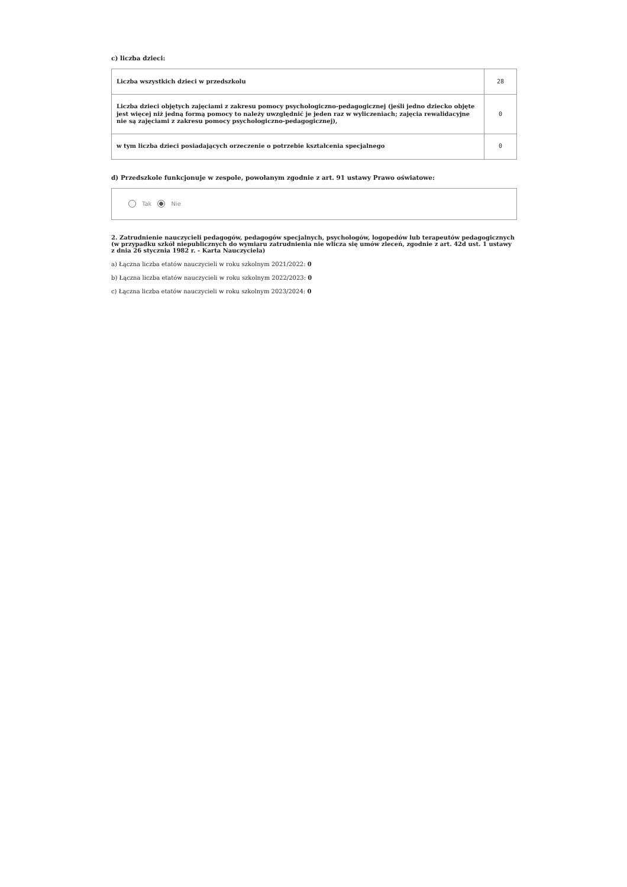c) liczba dzieci:
| Liczba wszystkich dzieci w przedszkolu | 28 |
| Liczba dzieci objętych zajęciami z zakresu pomocy psychologiczno-pedagogicznej (jeśli jedno dziecko objęte jest więcej niż jedną formą pomocy to należy uwzględnić je jeden raz w wyliczeniach; zajęcia rewalidacyjne nie są zajęciami z zakresu pomocy psychologiczno-pedagogicznej), | 0 |
| w tym liczba dzieci posiadających orzeczenie o potrzebie kształcenia specjalnego | 0 |
d) Przedszkole funkcjonuje w zespole, powołanym zgodnie z art. 91 ustawy Prawo oświatowe:
Tak Nie
2. Zatrudnienie nauczycieli pedagogów, pedagogów specjalnych, psychologów, logopedów lub terapeutów pedagogicznych (w przypadku szkół niepublicznych do wymiaru zatrudnienia nie wlicza się umów zleceń, zgodnie z art. 42d ust. 1 ustawy z dnia 26 stycznia 1982 r. - Karta Nauczyciela)
a) Łączna liczba etatów nauczycieli w roku szkolnym 2021/2022: 0
b) Łączna liczba etatów nauczycieli w roku szkolnym 2022/2023: 0
c) Łączna liczba etatów nauczycieli w roku szkolnym 2023/2024: 0